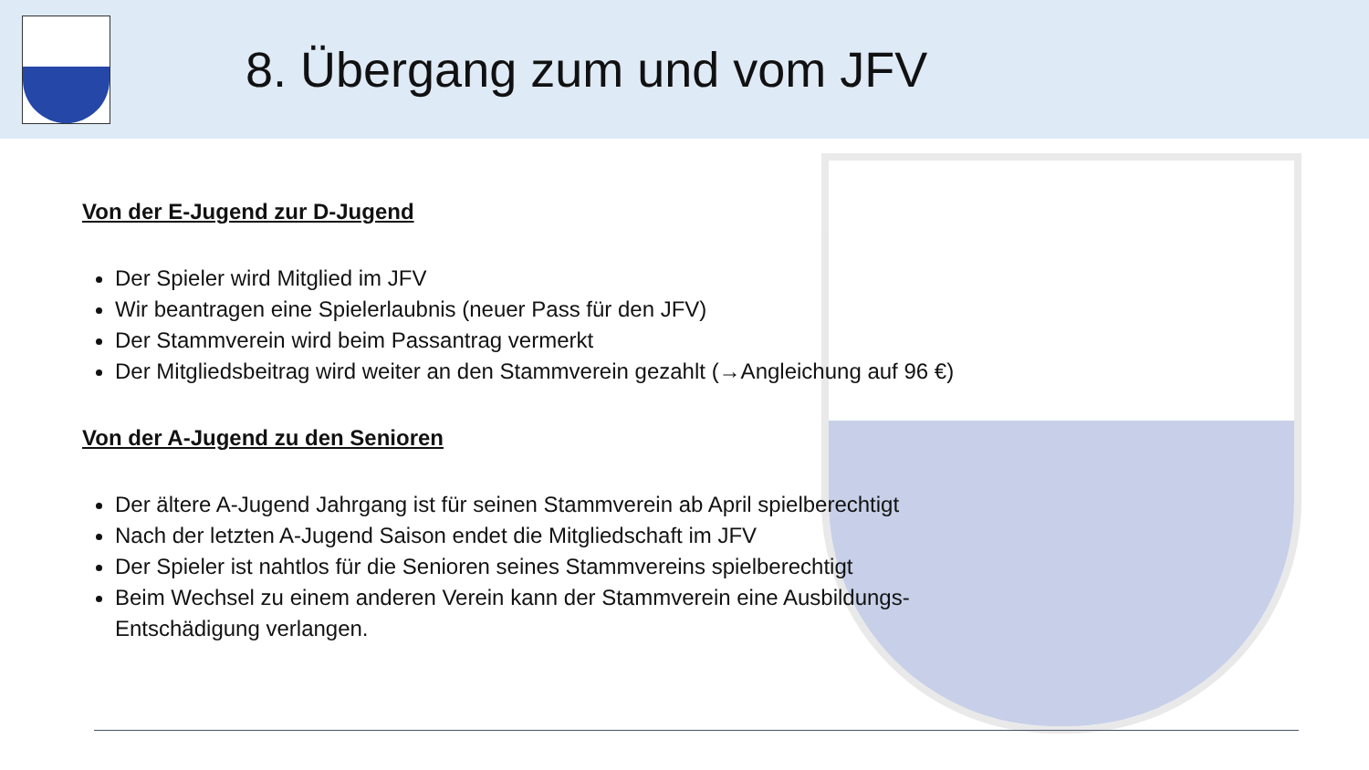8. Übergang zum und vom JFV
Von der E-Jugend zur D-Jugend
Der Spieler wird Mitglied im JFV
Wir beantragen eine Spielerlaubnis (neuer Pass für den JFV)
Der Stammverein wird beim Passantrag vermerkt
Der Mitgliedsbeitrag wird weiter an den Stammverein gezahlt (→Angleichung auf 96 €)
Von der A-Jugend zu den Senioren
Der ältere A-Jugend Jahrgang ist für seinen Stammverein ab April spielberechtigt
Nach der letzten A-Jugend Saison endet die Mitgliedschaft im JFV
Der Spieler ist nahtlos für die Senioren seines Stammvereins spielberechtigt
Beim Wechsel zu einem anderen Verein kann der Stammverein eine Ausbildungs-
Entschädigung verlangen.